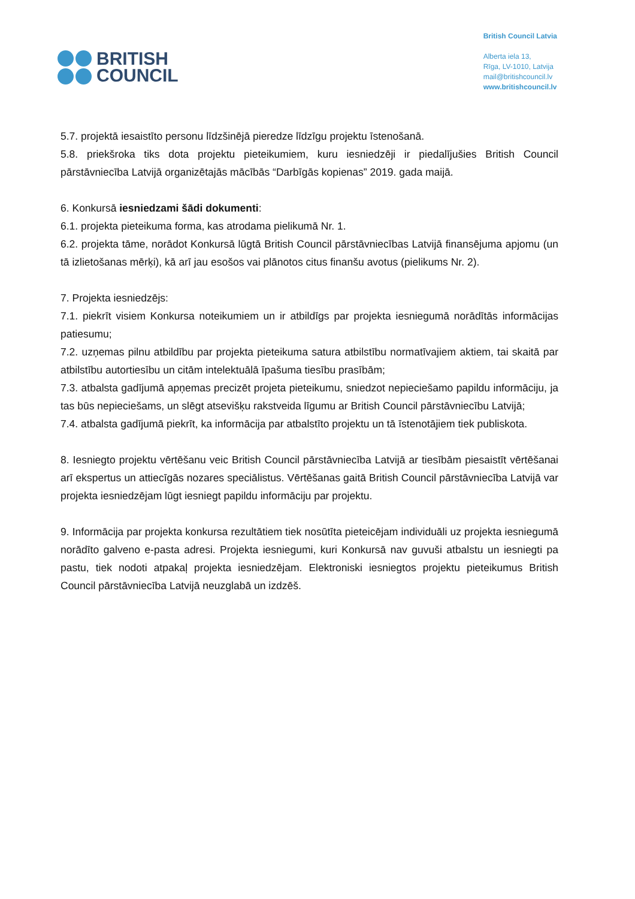BRITISH
COUNCIL
British Council Latvia
Alberta iela 13,
Rīga, LV-1010, Latvija
mail@britishcouncil.lv
www.britishcouncil.lv
5.7. projektā iesaistīto personu līdzšinējā pieredze līdzīgu projektu īstenošanā.
5.8. priekšroka tiks dota projektu pieteikumiem, kuru iesniedzēji ir piedalījušies British Council pārstāvniecība Latvijā organizētajās mācībās “Darbīgās kopienas” 2019. gada maijā.
6. Konkursā iesniedzami šādi dokumenti:
6.1. projekta pieteikuma forma, kas atrodama pielikumā Nr. 1.
6.2. projekta tāme, norādot Konkursā lūgtā British Council pārstāvniecības Latvijā finansējuma apjomu (un tā izlietošanas mērķi), kā arī jau esošos vai plānotos citus finanšu avotus (pielikums Nr. 2).
7. Projekta iesniedzējs:
7.1. piekrīt visiem Konkursa noteikumiem un ir atbildīgs par projekta iesniegumā norādītās informācijas patiesumu;
7.2. uzņemas pilnu atbildību par projekta pieteikuma satura atbilstību normatīvajiem aktiem, tai skaitā par atbilstību autortiesību un citām intelektuālā īpašuma tiesību prasībām;
7.3. atbalsta gadījumā apņemas precizēt projeta pieteikumu, sniedzot nepieciešamo papildu informāciju, ja tas būs nepieciešams, un slēgt atsevišķu rakstveida līgumu ar British Council pārstāvniecību Latvijā;
7.4. atbalsta gadījumā piekrīt, ka informācija par atbalstīto projektu un tā īstenotājiem tiek publiskota.
8. Iesniegto projektu vērtēšanu veic British Council pārstāvniecība Latvijā ar tiesībām piesaistīt vērtēšanai arī ekspertus un attiecīgās nozares speciālistus. Vērtēšanas gaitā British Council pārstāvniecība Latvijā var projekta iesniedzējam lūgt iesniegt papildu informāciju par projektu.
9. Informācija par projekta konkursa rezultātiem tiek nosūtīta pieteicējam individuāli uz projekta iesniegumā norādīto galveno e-pasta adresi. Projekta iesniegumi, kuri Konkursā nav guvuši atbalstu un iesniegti pa pastu, tiek nodoti atpakaļ projekta iesniedzējam. Elektroniski iesniegtos projektu pieteikumus British Council pārstāvniecība Latvijā neuzglabā un izdzēš.